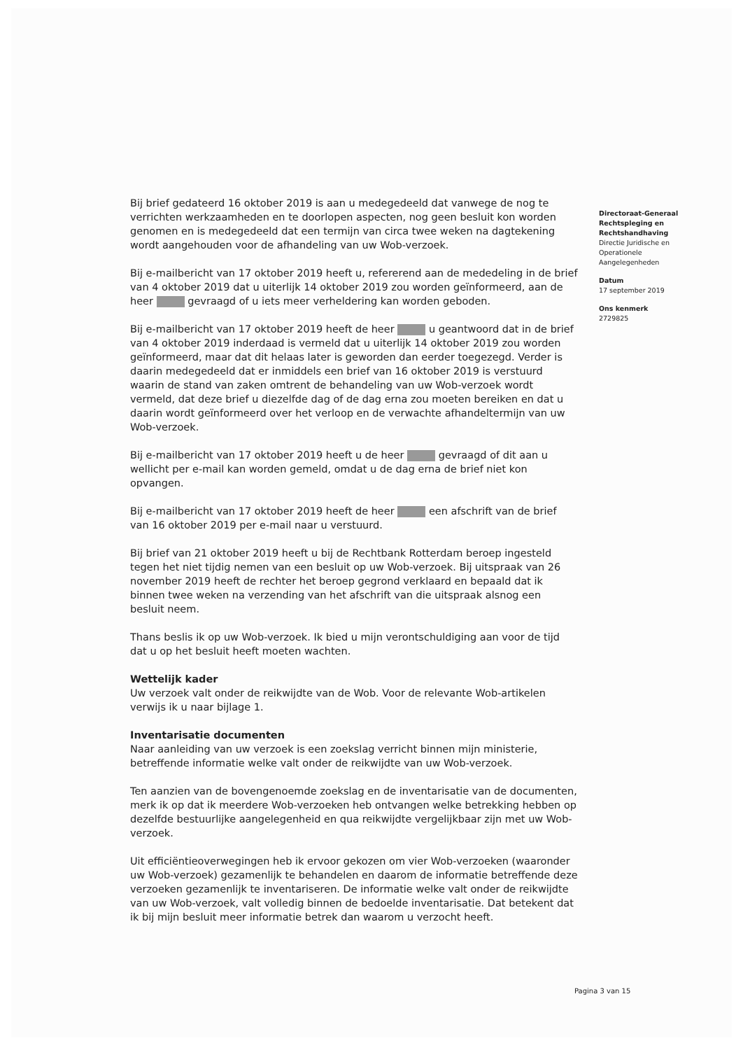Bij brief gedateerd 16 oktober 2019 is aan u medegedeeld dat vanwege de nog te verrichten werkzaamheden en te doorlopen aspecten, nog geen besluit kon worden genomen en is medegedeeld dat een termijn van circa twee weken na dagtekening wordt aangehouden voor de afhandeling van uw Wob-verzoek.
Bij e-mailbericht van 17 oktober 2019 heeft u, refererend aan de mededeling in de brief van 4 oktober 2019 dat u uiterlijk 14 oktober 2019 zou worden geïnformeerd, aan de heer gevraagd of u iets meer verheldering kan worden geboden.
Bij e-mailbericht van 17 oktober 2019 heeft de heer u geantwoord dat in de brief van 4 oktober 2019 inderdaad is vermeld dat u uiterlijk 14 oktober 2019 zou worden geïnformeerd, maar dat dit helaas later is geworden dan eerder toegezegd. Verder is daarin medegedeeld dat er inmiddels een brief van 16 oktober 2019 is verstuurd waarin de stand van zaken omtrent de behandeling van uw Wob-verzoek wordt vermeld, dat deze brief u diezelfde dag of de dag erna zou moeten bereiken en dat u daarin wordt geïnformeerd over het verloop en de verwachte afhandeltermijn van uw Wob-verzoek.
Bij e-mailbericht van 17 oktober 2019 heeft u de heer gevraagd of dit aan u wellicht per e-mail kan worden gemeld, omdat u de dag erna de brief niet kon opvangen.
Bij e-mailbericht van 17 oktober 2019 heeft de heer een afschrift van de brief van 16 oktober 2019 per e-mail naar u verstuurd.
Bij brief van 21 oktober 2019 heeft u bij de Rechtbank Rotterdam beroep ingesteld tegen het niet tijdig nemen van een besluit op uw Wob-verzoek. Bij uitspraak van 26 november 2019 heeft de rechter het beroep gegrond verklaard en bepaald dat ik binnen twee weken na verzending van het afschrift van die uitspraak alsnog een besluit neem.
Thans beslis ik op uw Wob-verzoek. Ik bied u mijn verontschuldiging aan voor de tijd dat u op het besluit heeft moeten wachten.
Wettelijk kader
Uw verzoek valt onder de reikwijdte van de Wob. Voor de relevante Wob-artikelen verwijs ik u naar bijlage 1.
Inventarisatie documenten
Naar aanleiding van uw verzoek is een zoekslag verricht binnen mijn ministerie, betreffende informatie welke valt onder de reikwijdte van uw Wob-verzoek.
Ten aanzien van de bovengenoemde zoekslag en de inventarisatie van de documenten, merk ik op dat ik meerdere Wob-verzoeken heb ontvangen welke betrekking hebben op dezelfde bestuurlijke aangelegenheid en qua reikwijdte vergelijkbaar zijn met uw Wob-verzoek.
Uit efficiëntieoverwegingen heb ik ervoor gekozen om vier Wob-verzoeken (waaronder uw Wob-verzoek) gezamenlijk te behandelen en daarom de informatie betreffende deze verzoeken gezamenlijk te inventariseren. De informatie welke valt onder de reikwijdte van uw Wob-verzoek, valt volledig binnen de bedoelde inventarisatie. Dat betekent dat ik bij mijn besluit meer informatie betrek dan waarom u verzocht heeft.
Directoraat-Generaal Rechtspleging en Rechtshandhaving
Directie Juridische en Operationele Aangelegenheden
Datum
17 september 2019
Ons kenmerk
2729825
Pagina 3 van 15